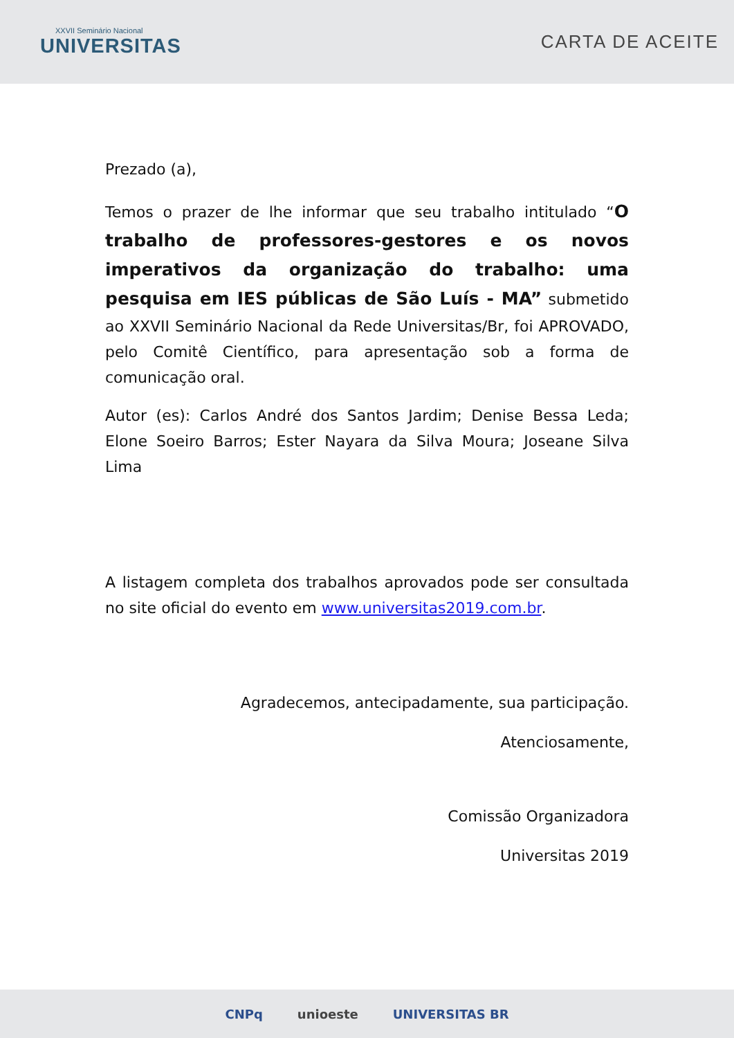XXVII Seminário Nacional
UNIVERSITAS
CARTA DE ACEITE
Prezado (a),
Temos o prazer de lhe informar que seu trabalho intitulado “O trabalho de professores-gestores e os novos imperativos da organização do trabalho: uma pesquisa em IES públicas de São Luís - MA” submetido ao XXVII Seminário Nacional da Rede Universitas/Br, foi APROVADO, pelo Comitê Científico, para apresentação sob a forma de comunicação oral.
Autor (es): Carlos André dos Santos Jardim; Denise Bessa Leda; Elone Soeiro Barros; Ester Nayara da Silva Moura; Joseane Silva Lima
A listagem completa dos trabalhos aprovados pode ser consultada no site oficial do evento em www.universitas2019.com.br.
Agradecemos, antecipadamente, sua participação.
Atenciosamente,
Comissão Organizadora
Universitas 2019
CNPq unioeste UNIVERSITAS BR